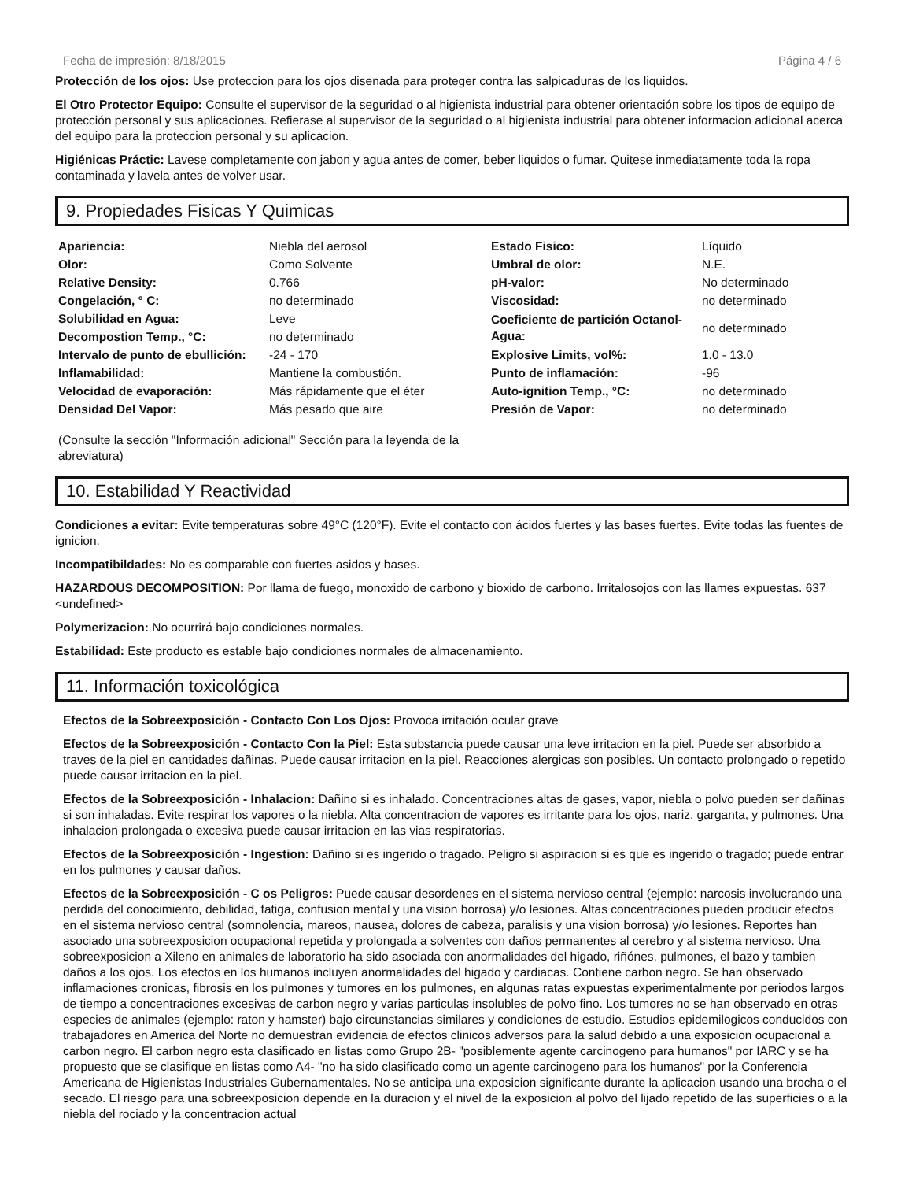Fecha de impresión: 8/18/2015 Página 4 / 6
Protección de los ojos: Use proteccion para los ojos disenada para proteger contra las salpicaduras de los liquidos.
El Otro Protector Equipo: Consulte el supervisor de la seguridad o al higienista industrial para obtener orientación sobre los tipos de equipo de protección personal y sus aplicaciones. Refierase al supervisor de la seguridad o al higienista industrial para obtener informacion adicional acerca del equipo para la proteccion personal y su aplicacion.
Higiénicas Práctic: Lavese completamente con jabon y agua antes de comer, beber liquidos o fumar. Quitese inmediatamente toda la ropa contaminada y lavela antes de volver usar.
9. Propiedades Fisicas Y Quimicas
| Apariencia: | Niebla del aerosol | Estado Fisico: | Líquido |
| Olor: | Como Solvente | Umbral de olor: | N.E. |
| Relative Density: | 0.766 | pH-valor: | No determinado |
| Congelación, ° C: | no determinado | Viscosidad: | no determinado |
| Solubilidad en Agua: | Leve | Coeficiente de partición Octanol-Agua: | no determinado |
| Decompostion Temp., °C: | no determinado | | |
| Intervalo de punto de ebullición: | -24 - 170 | Explosive Limits, vol%: | 1.0 - 13.0 |
| Inflamabilidad: | Mantiene la combustión. | Punto de inflamación: | -96 |
| Velocidad de evaporación: | Más rápidamente que el éter | Auto-ignition Temp., °C: | no determinado |
| Densidad Del Vapor: | Más pesado que aire | Presión de Vapor: | no determinado |
(Consulte la sección "Información adicional" Sección para la leyenda de la abreviatura)
10. Estabilidad Y Reactividad
Condiciones a evitar: Evite temperaturas sobre 49°C (120°F). Evite el contacto con ácidos fuertes y las bases fuertes. Evite todas las fuentes de ignicion.
Incompatibildades: No es comparable con fuertes asidos y bases.
HAZARDOUS DECOMPOSITION: Por llama de fuego, monoxido de carbono y bioxido de carbono. Irritalosojos con las llames expuestas. 637 <undefined>
Polymerizacion: No ocurrirá bajo condiciones normales.
Estabilidad: Este producto es estable bajo condiciones normales de almacenamiento.
11. Información toxicológica
Efectos de la Sobreexposición - Contacto Con Los Ojos: Provoca irritación ocular grave
Efectos de la Sobreexposición - Contacto Con la Piel: Esta substancia puede causar una leve irritacion en la piel. Puede ser absorbido a traves de la piel en cantidades dañinas. Puede causar irritacion en la piel. Reacciones alergicas son posibles. Un contacto prolongado o repetido puede causar irritacion en la piel.
Efectos de la Sobreexposición - Inhalacion: Dañino si es inhalado. Concentraciones altas de gases, vapor, niebla o polvo pueden ser dañinas si son inhaladas. Evite respirar los vapores o la niebla. Alta concentracion de vapores es irritante para los ojos, nariz, garganta, y pulmones. Una inhalacion prolongada o excesiva puede causar irritacion en las vias respiratorias.
Efectos de la Sobreexposición - Ingestion: Dañino si es ingerido o tragado. Peligro si aspiracion si es que es ingerido o tragado; puede entrar en los pulmones y causar daños.
Efectos de la Sobreexposición - C os Peligros: Puede causar desordenes en el sistema nervioso central (ejemplo: narcosis involucrando una perdida del conocimiento, debilidad, fatiga, confusion mental y una vision borrosa) y/o lesiones. Altas concentraciones pueden producir efectos en el sistema nervioso central (somnolencia, mareos, nausea, dolores de cabeza, paralisis y una vision borrosa) y/o lesiones. Reportes han asociado una sobreexposicion ocupacional repetida y prolongada a solventes con daños permanentes al cerebro y al sistema nervioso. Una sobreexposicion a Xileno en animales de laboratorio ha sido asociada con anormalidades del higado, riñónes, pulmones, el bazo y tambien daños a los ojos. Los efectos en los humanos incluyen anormalidades del higado y cardiacas. Contiene carbon negro. Se han observado inflamaciones cronicas, fibrosis en los pulmones y tumores en los pulmones, en algunas ratas expuestas experimentalmente por periodos largos de tiempo a concentraciones excesivas de carbon negro y varias particulas insolubles de polvo fino. Los tumores no se han observado en otras especies de animales (ejemplo: raton y hamster) bajo circunstancias similares y condiciones de estudio. Estudios epidemilogicos conducidos con trabajadores en America del Norte no demuestran evidencia de efectos clinicos adversos para la salud debido a una exposicion ocupacional a carbon negro. El carbon negro esta clasificado en listas como Grupo 2B- "posiblemente agente carcinogeno para humanos" por IARC y se ha propuesto que se clasifique en listas como A4- "no ha sido clasificado como un agente carcinogeno para los humanos" por la Conferencia Americana de Higienistas Industriales Gubernamentales. No se anticipa una exposicion significante durante la aplicacion usando una brocha o el secado. El riesgo para una sobreexposicion depende en la duracion y el nivel de la exposicion al polvo del lijado repetido de las superficies o a la niebla del rociado y la concentracion actual